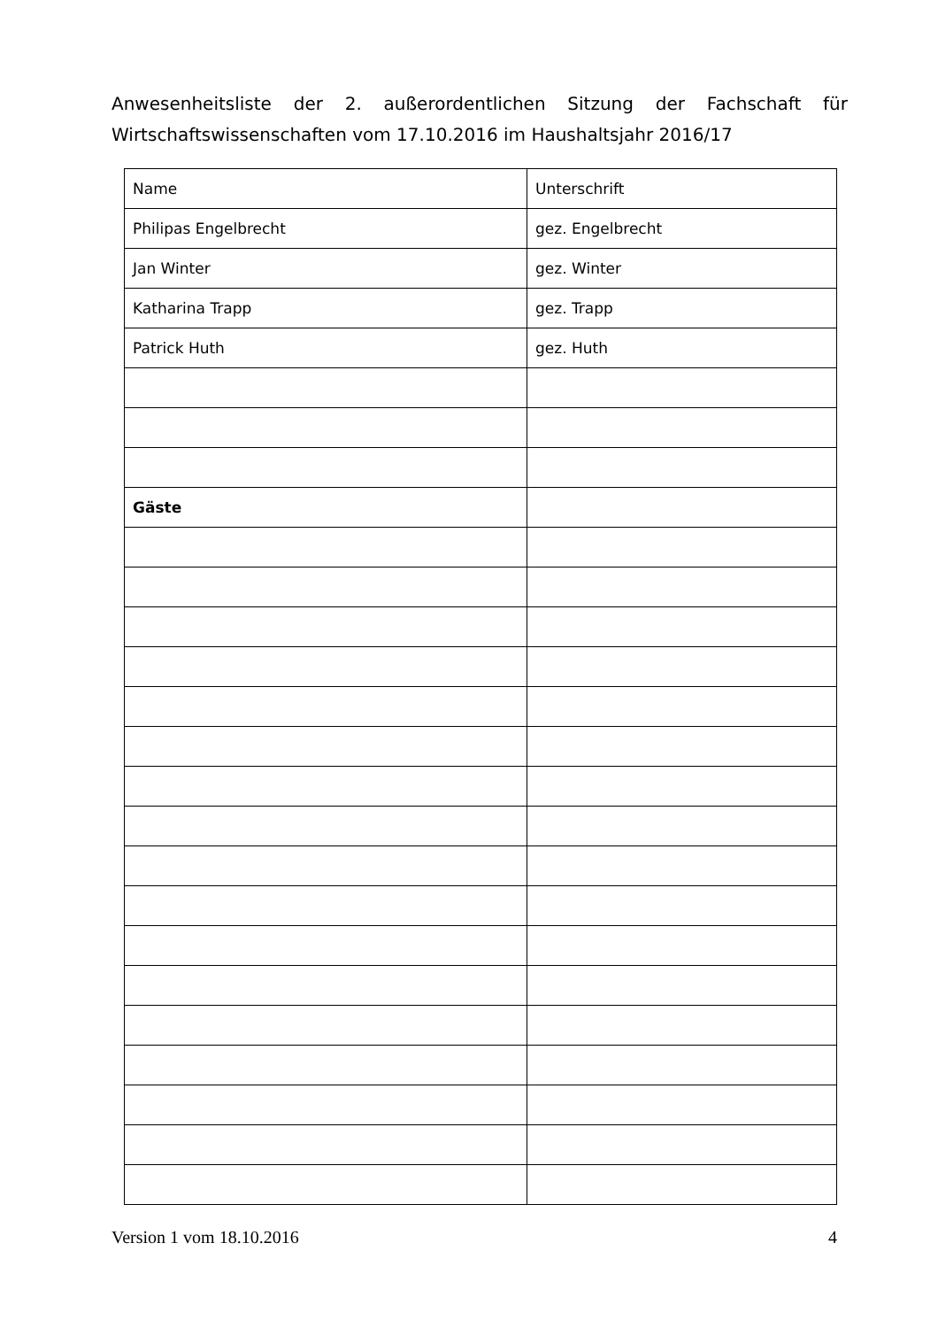Anwesenheitsliste der 2. außerordentlichen Sitzung der Fachschaft für Wirtschaftswissenschaften vom 17.10.2016 im Haushaltsjahr 2016/17
| Name | Unterschrift |
| Philipas Engelbrecht | gez. Engelbrecht |
| Jan Winter | gez. Winter |
| Katharina Trapp | gez. Trapp |
| Patrick Huth | gez. Huth |
| Gäste | |
Version 1 vom 18.10.2016 4